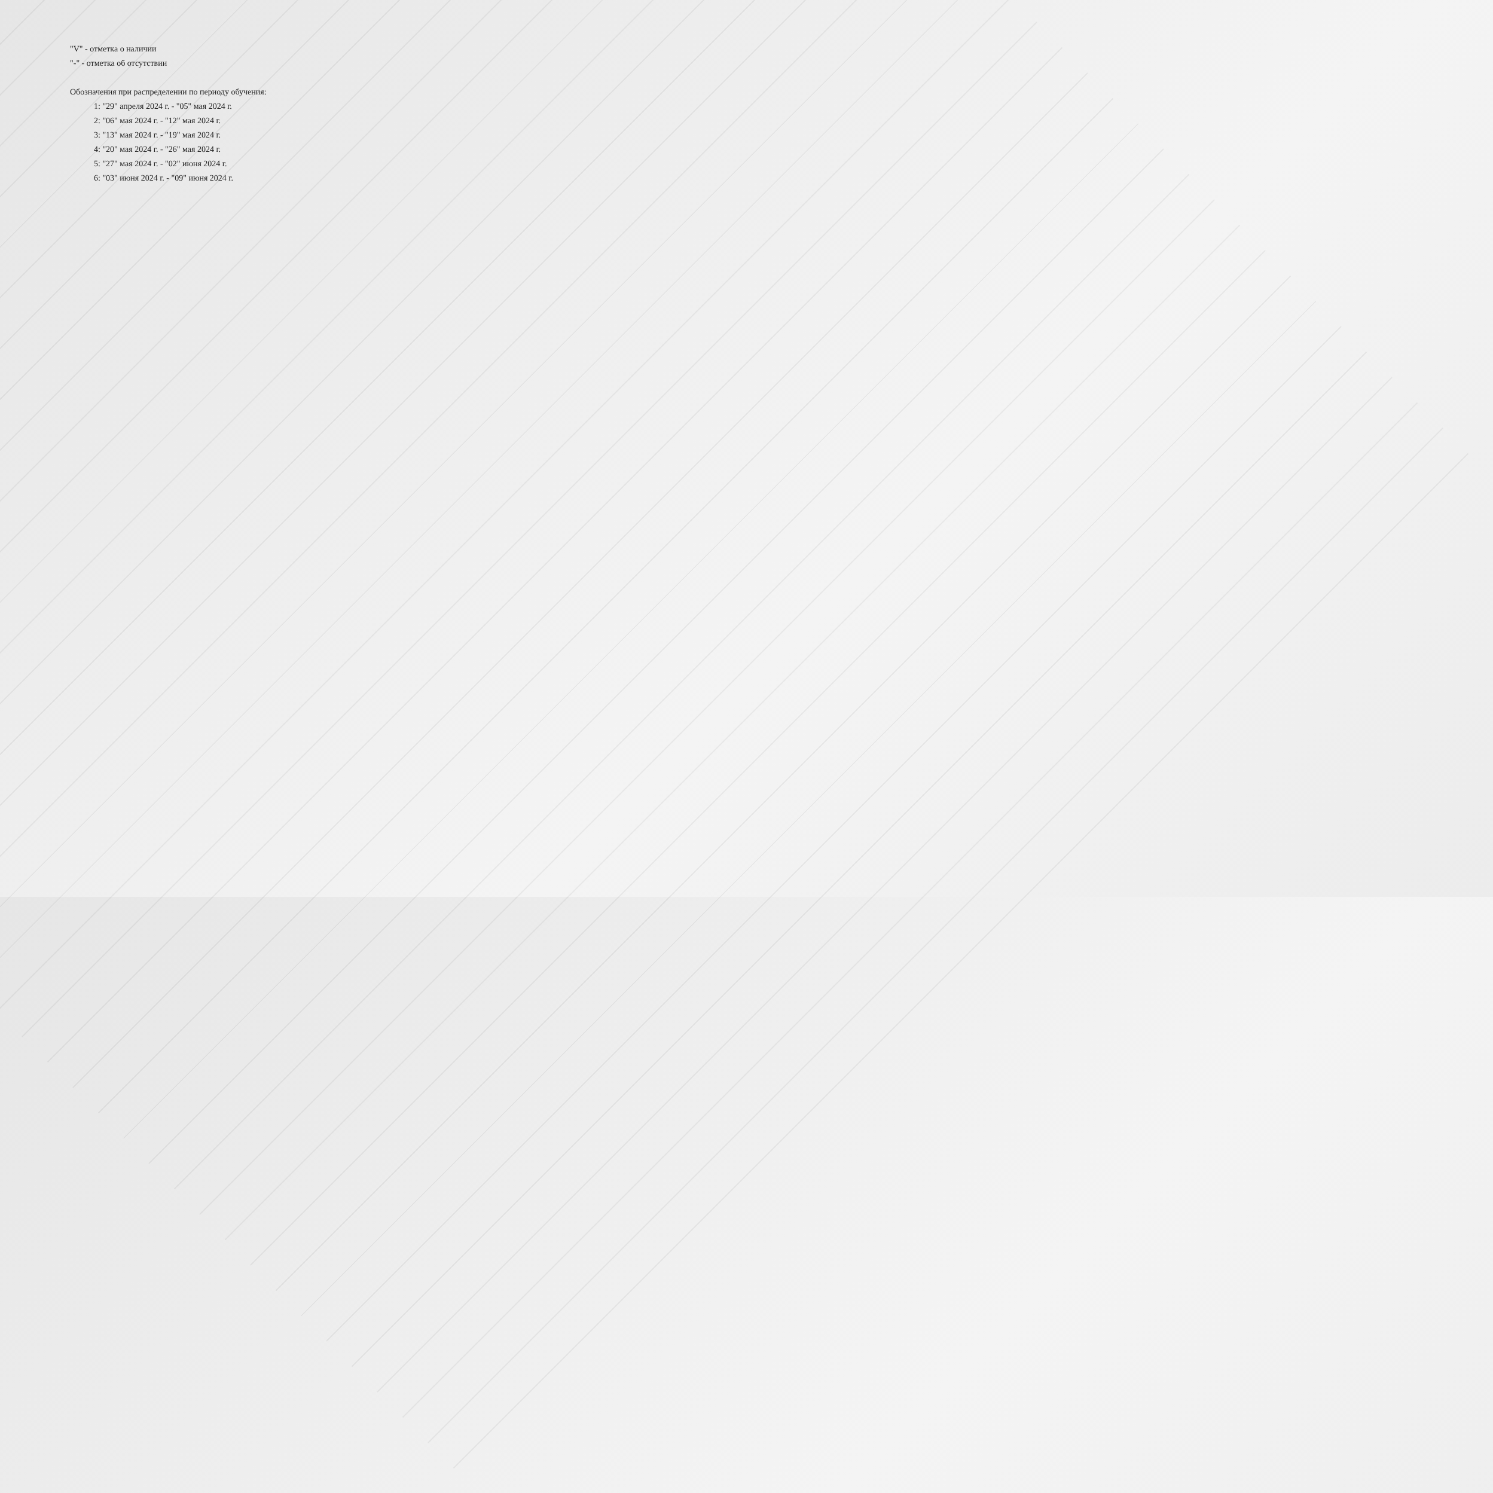"V" - отметка о наличии
"-" - отметка об отсутствии
Обозначения при распределении по периоду обучения:
1: "29" апреля 2024 г. - "05" мая 2024 г.
2: "06" мая 2024 г. - "12" мая 2024 г.
3: "13" мая 2024 г. - "19" мая 2024 г.
4: "20" мая 2024 г. - "26" мая 2024 г.
5: "27" мая 2024 г. - "02" июня 2024 г.
6: "03" июня 2024 г. - "09" июня 2024 г.